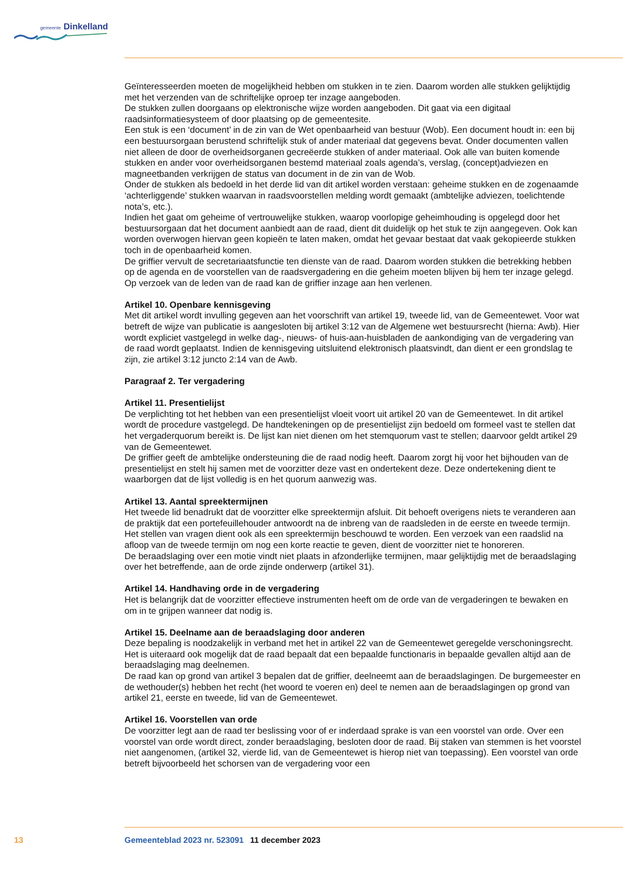gemeente Dinkelland
Geïnteresseerden moeten de mogelijkheid hebben om stukken in te zien. Daarom worden alle stukken gelijktijdig met het verzenden van de schriftelijke oproep ter inzage aangeboden.
De stukken zullen doorgaans op elektronische wijze worden aangeboden. Dit gaat via een digitaal raadsinformatiesysteem of door plaatsing op de gemeentesite.
Een stuk is een ‘document’ in de zin van de Wet openbaarheid van bestuur (Wob). Een document houdt in: een bij een bestuursorgaan berustend schriftelijk stuk of ander materiaal dat gegevens bevat. Onder documenten vallen niet alleen de door de overheidsorganen gecreëerde stukken of ander materiaal. Ook alle van buiten komende stukken en ander voor overheidsorganen bestemd materiaal zoals agenda’s, verslag, (concept)adviezen en magneetbanden verkrijgen de status van document in de zin van de Wob.
Onder de stukken als bedoeld in het derde lid van dit artikel worden verstaan: geheime stukken en de zogenaamde ‘achterliggende’ stukken waarvan in raadsvoorstellen melding wordt gemaakt (ambtelijke adviezen, toelichtende nota’s, etc.).
Indien het gaat om geheime of vertrouwelijke stukken, waarop voorlopige geheimhouding is opgelegd door het bestuursorgaan dat het document aanbiedt aan de raad, dient dit duidelijk op het stuk te zijn aangegeven. Ook kan worden overwogen hiervan geen kopieën te laten maken, omdat het gevaar bestaat dat vaak gekopieerde stukken toch in de openbaarheid komen.
De griffier vervult de secretariaatsfunctie ten dienste van de raad. Daarom worden stukken die betrekking hebben op de agenda en de voorstellen van de raadsvergadering en die geheim moeten blijven bij hem ter inzage gelegd. Op verzoek van de leden van de raad kan de griffier inzage aan hen verlenen.
Artikel 10. Openbare kennisgeving
Met dit artikel wordt invulling gegeven aan het voorschrift van artikel 19, tweede lid, van de Gemeentewet. Voor wat betreft de wijze van publicatie is aangesloten bij artikel 3:12 van de Algemene wet bestuursrecht (hierna: Awb). Hier wordt expliciet vastgelegd in welke dag-, nieuws- of huis-aan-huisbladen de aankondiging van de vergadering van de raad wordt geplaatst. Indien de kennisgeving uitsluitend elektronisch plaatsvindt, dan dient er een grondslag te zijn, zie artikel 3:12 juncto 2:14 van de Awb.
Paragraaf 2. Ter vergadering
Artikel 11. Presentielijst
De verplichting tot het hebben van een presentielijst vloeit voort uit artikel 20 van de Gemeentewet. In dit artikel wordt de procedure vastgelegd. De handtekeningen op de presentielijst zijn bedoeld om formeel vast te stellen dat het vergaderquorum bereikt is. De lijst kan niet dienen om het stemquorum vast te stellen; daarvoor geldt artikel 29 van de Gemeentewet.
De griffier geeft de ambtelijke ondersteuning die de raad nodig heeft. Daarom zorgt hij voor het bijhouden van de presentielijst en stelt hij samen met de voorzitter deze vast en ondertekent deze. Deze ondertekening dient te waarborgen dat de lijst volledig is en het quorum aanwezig was.
Artikel 13. Aantal spreektermijnen
Het tweede lid benadrukt dat de voorzitter elke spreektermijn afsluit. Dit behoeft overigens niets te veranderen aan de praktijk dat een portefeuillehouder antwoordt na de inbreng van de raadsleden in de eerste en tweede termijn.
Het stellen van vragen dient ook als een spreektermijn beschouwd te worden. Een verzoek van een raadslid na afloop van de tweede termijn om nog een korte reactie te geven, dient de voorzitter niet te honoreren.
De beraadslaging over een motie vindt niet plaats in afzonderlijke termijnen, maar gelijktijdig met de beraadslaging over het betreffende, aan de orde zijnde onderwerp (artikel 31).
Artikel 14. Handhaving orde in de vergadering
Het is belangrijk dat de voorzitter effectieve instrumenten heeft om de orde van de vergaderingen te bewaken en om in te grijpen wanneer dat nodig is.
Artikel 15. Deelname aan de beraadslaging door anderen
Deze bepaling is noodzakelijk in verband met het in artikel 22 van de Gemeentewet geregelde verschoningsrecht. Het is uiteraard ook mogelijk dat de raad bepaalt dat een bepaalde functionaris in bepaalde gevallen altijd aan de beraadslaging mag deelnemen.
De raad kan op grond van artikel 3 bepalen dat de griffier, deelneemt aan de beraadslagingen. De burgemeester en de wethouder(s) hebben het recht (het woord te voeren en) deel te nemen aan de beraadslagingen op grond van artikel 21, eerste en tweede, lid van de Gemeentewet.
Artikel 16. Voorstellen van orde
De voorzitter legt aan de raad ter beslissing voor of er inderdaad sprake is van een voorstel van orde. Over een voorstel van orde wordt direct, zonder beraadslaging, besloten door de raad. Bij staken van stemmen is het voorstel niet aangenomen, (artikel 32, vierde lid, van de Gemeentewet is hierop niet van toepassing). Een voorstel van orde betreft bijvoorbeeld het schorsen van de vergadering voor een
13 Gemeenteblad 2023 nr. 523091 11 december 2023